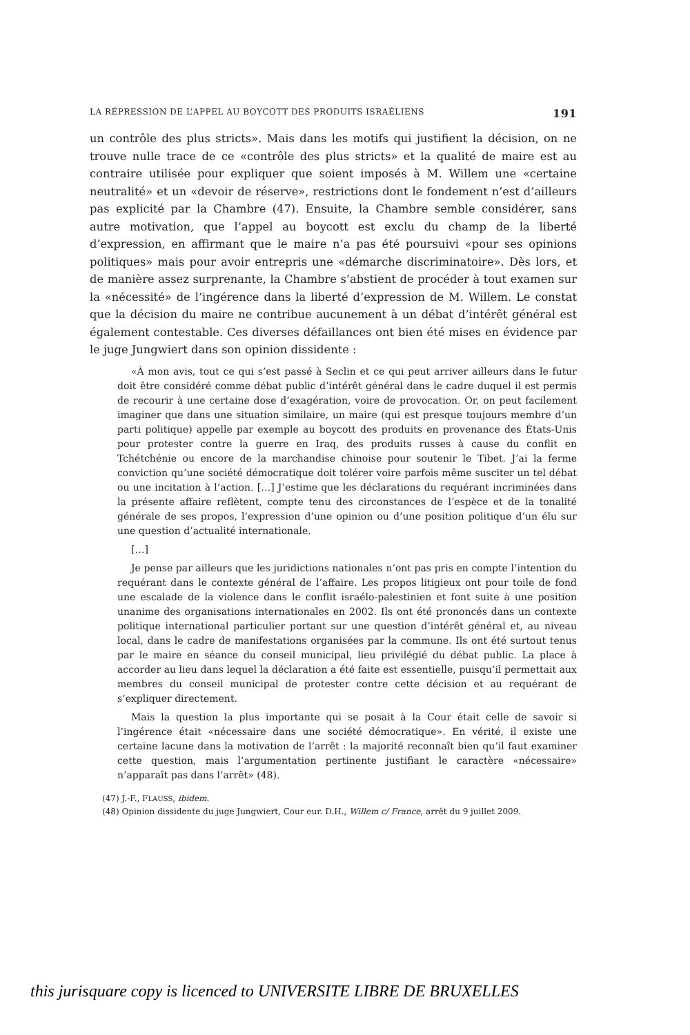LA RÉPRESSION DE L’APPEL AU BOYCOTT DES PRODUITS ISRAÉLIENS 191
un contrôle des plus stricts». Mais dans les motifs qui justifient la décision, on ne trouve nulle trace de ce «contrôle des plus stricts» et la qualité de maire est au contraire utilisée pour expliquer que soient imposés à M. Willem une «certaine neutralité» et un «devoir de réserve», restrictions dont le fondement n’est d’ailleurs pas explicité par la Chambre (47). Ensuite, la Chambre semble considérer, sans autre motivation, que l’appel au boycott est exclu du champ de la liberté d’expression, en affirmant que le maire n’a pas été poursuivi «pour ses opinions politiques» mais pour avoir entrepris une «démarche discriminatoire». Dès lors, et de manière assez surprenante, la Chambre s’abstient de procéder à tout examen sur la «nécessité» de l’ingérence dans la liberté d’expression de M. Willem. Le constat que la décision du maire ne contribue aucunement à un débat d’intérêt général est également contestable. Ces diverses défaillances ont bien été mises en évidence par le juge Jungwiert dans son opinion dissidente :
«À mon avis, tout ce qui s’est passé à Seclin et ce qui peut arriver ailleurs dans le futur doit être considéré comme débat public d’intérêt général dans le cadre duquel il est permis de recourir à une certaine dose d’exagération, voire de provocation. Or, on peut facilement imaginer que dans une situation similaire, un maire (qui est presque toujours membre d’un parti politique) appelle par exemple au boycott des produits en provenance des États-Unis pour protester contre la guerre en Iraq, des produits russes à cause du conflit en Tchétchénie ou encore de la marchandise chinoise pour soutenir le Tibet. J’ai la ferme conviction qu’une société démocratique doit tolérer voire parfois même susciter un tel débat ou une incitation à l’action. […] J’estime que les déclarations du requérant incriminées dans la présente affaire reflètent, compte tenu des circonstances de l’espèce et de la tonalité générale de ses propos, l’expression d’une opinion ou d’une position politique d’un élu sur une question d’actualité internationale.
[…]
Je pense par ailleurs que les juridictions nationales n’ont pas pris en compte l’intention du requérant dans le contexte général de l’affaire. Les propos litigieux ont pour toile de fond une escalade de la violence dans le conflit israélo-palestinien et font suite à une position unanime des organisations internationales en 2002. Ils ont été prononcés dans un contexte politique international particulier portant sur une question d’intérêt général et, au niveau local, dans le cadre de manifestations organisées par la commune. Ils ont été surtout tenus par le maire en séance du conseil municipal, lieu privilégié du débat public. La place à accorder au lieu dans lequel la déclaration a été faite est essentielle, puisqu’il permettait aux membres du conseil municipal de protester contre cette décision et au requérant de s’expliquer directement.
Mais la question la plus importante qui se posait à la Cour était celle de savoir si l’ingérence était «nécessaire dans une société démocratique». En vérité, il existe une certaine lacune dans la motivation de l’arrêt : la majorité reconnaît bien qu’il faut examiner cette question, mais l’argumentation pertinente justifiant le caractère «nécessaire» n’apparaît pas dans l’arrêt» (48).
(47) J.-F., FLAUSS, ibidem.
(48) Opinion dissidente du juge Jungwiert, Cour eur. D.H., Willem c/ France, arrêt du 9 juillet 2009.
this jurisquare copy is licenced to UNIVERSITE LIBRE DE BRUXELLES